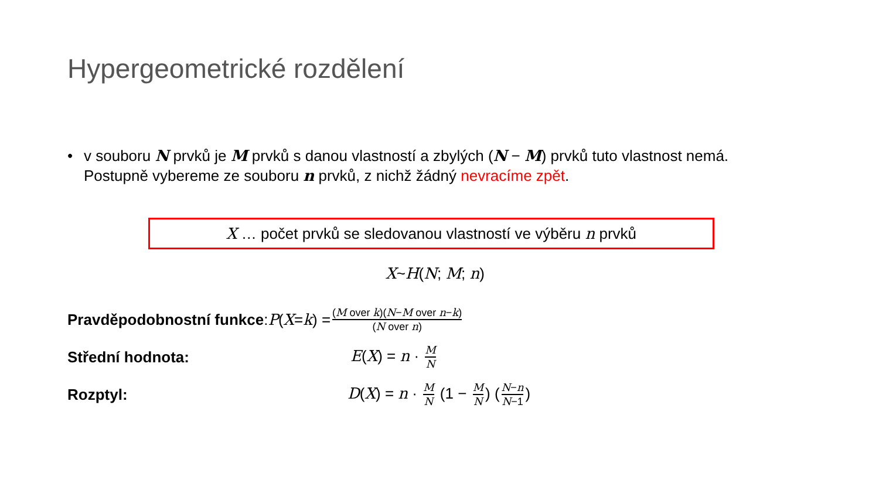Hypergeometrické rozdělení
• v souboru N prvků je M prvků s danou vlastností a zbylých (N − M) prvků tuto vlastnost nemá.
Postupně vybereme ze souboru n prvků, z nichž žádný nevracíme zpět.
X … počet prvků se sledovanou vlastností ve výběru n prvků
X~H(N; M; n)
Pravděpodobnostní funkce: P (X = k) = (M over k)(N−M over n−k) (N over n)
Střední hodnota: E(X) = n · M N
Rozptyl: D(X) = n · M N (1 − M N) (N−n N−1)